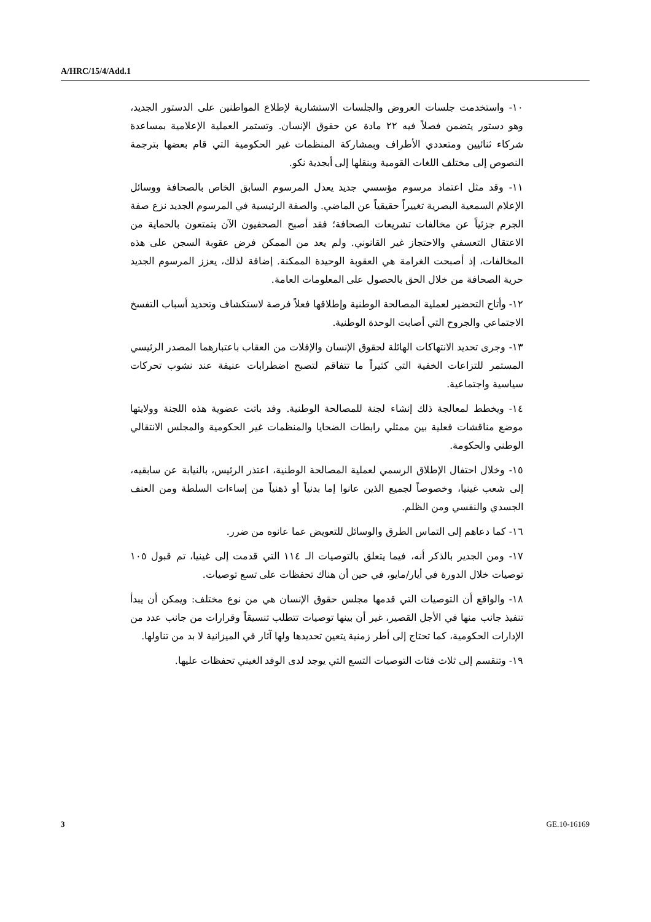A/HRC/15/4/Add.1
١٠- واستخدمت جلسات العروض والجلسات الاستشارية لإطلاع المواطنين على الدستور الجديد، وهو دستور يتضمن فصلاً فيه ٢٢ مادة عن حقوق الإنسان. وتستمر العملية الإعلامية بمساعدة شركاء ثنائيين ومتعددي الأطراف وبمشاركة المنظمات غير الحكومية التي قام بعضها بترجمة النصوص إلى مختلف اللغات القومية وبنقلها إلى أبجدية نكو.
١١- وقد مثل اعتماد مرسوم مؤسسي جديد يعدل المرسوم السابق الخاص بالصحافة ووسائل الإعلام السمعية البصرية تغييراً حقيقياً عن الماضي. والصفة الرئيسية في المرسوم الجديد نزع صفة الجرم جزئياً عن مخالفات تشريعات الصحافة؛ فقد أصبح الصحفيون الآن يتمتعون بالحماية من الاعتقال التعسفي والاحتجاز غير القانوني. ولم يعد من الممكن فرض عقوبة السجن على هذه المخالفات، إذ أصبحت الغرامة هي العقوبة الوحيدة الممكنة. إضافة لذلك، يعزز المرسوم الجديد حرية الصحافة من خلال الحق بالحصول على المعلومات العامة.
١٢- وأتاح التحضير لعملية المصالحة الوطنية وإطلاقها فعلاً فرصة لاستكشاف وتحديد أسباب التفسخ الاجتماعي والجروح التي أصابت الوحدة الوطنية.
١٣- وجرى تحديد الانتهاكات الهائلة لحقوق الإنسان والإفلات من العقاب باعتبارهما المصدر الرئيسي المستمر للتزاعات الخفية التي كثيراً ما تتفاقم لتصبح اضطرابات عنيفة عند نشوب تحركات سياسية واجتماعية.
١٤- ويخطط لمعالجة ذلك إنشاء لجنة للمصالحة الوطنية. وفد باتت عضوية هذه اللجنة وولايتها موضع مناقشات فعلية بين ممثلي رابطات الضحايا والمنظمات غير الحكومية والمجلس الانتقالي الوطني والحكومة.
١٥- وخلال احتفال الإطلاق الرسمي لعملية المصالحة الوطنية، اعتذر الرئيس، بالنيابة عن سابقيه، إلى شعب غينيا، وخصوصاً لجميع الذين عانوا إما بدنياً أو ذهنياً من إساءات السلطة ومن العنف الجسدي والنفسي ومن الظلم.
١٦- كما دعاهم إلى التماس الطرق والوسائل للتعويض عما عانوه من ضرر.
١٧- ومن الجدير بالذكر أنه، فيما يتعلق بالتوصيات الـ ١١٤ التي قدمت إلى غينيا، تم قبول ١٠٥ توصيات خلال الدورة في أيار/مايو، في حين أن هناك تحفظات على تسع توصيات.
١٨- والواقع أن التوصيات التي قدمها مجلس حقوق الإنسان هي من نوع مختلف: ويمكن أن يبدأ تنفيذ جانب منها في الأجل القصير، غير أن بينها توصيات تتطلب تنسيقاً وقرارات من جانب عدد من الإدارات الحكومية، كما تحتاج إلى أطر زمنية يتعين تحديدها ولها آثار في الميزانية لا بد من تناولها.
١٩- وتنقسم إلى ثلاث فئات التوصيات التسع التي يوجد لدى الوفد الغيني تحفظات عليها.
3 GE.10-16169